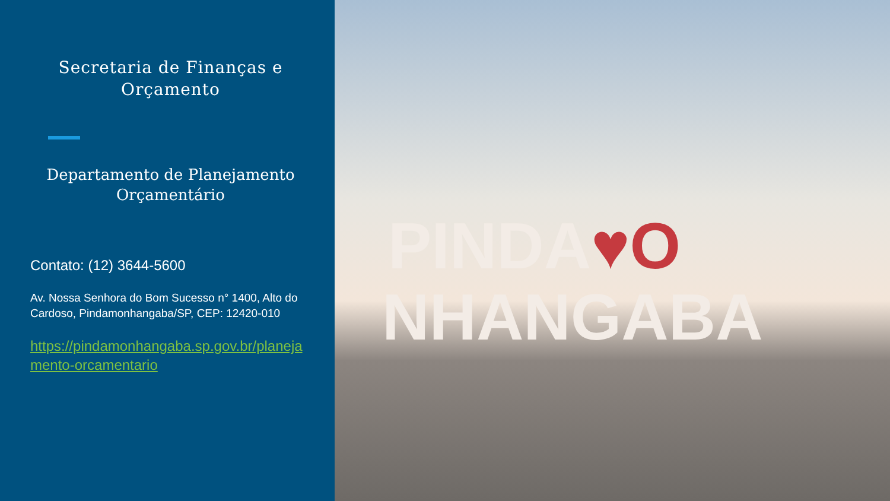Secretaria de Finanças e Orçamento
Departamento de Planejamento Orçamentário
Contato: (12) 3644-5600
Av. Nossa Senhora do Bom Sucesso n° 1400, Alto do Cardoso, Pindamonhangaba/SP, CEP: 12420-010
https://pindamonhangaba.sp.gov.br/planejamento-orcamentario
PINDA♥O
NHANGABA